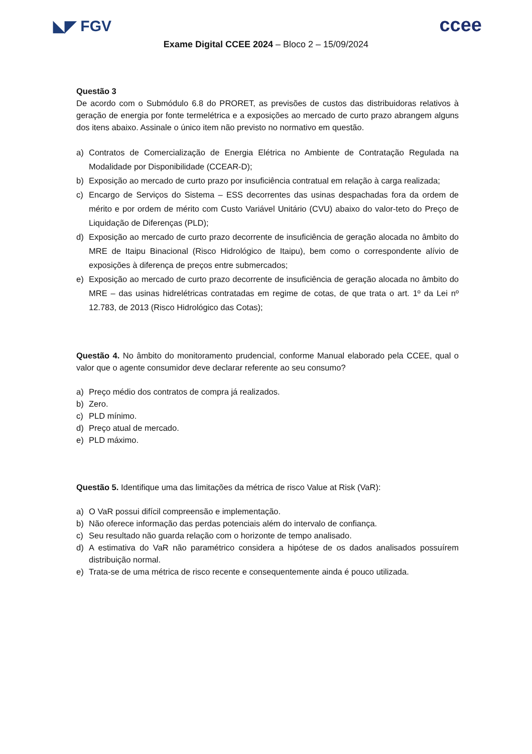◣◤ FGV
ccee
Exame Digital CCEE 2024 – Bloco 2 – 15/09/2024
Questão 3
De acordo com o Submódulo 6.8 do PRORET, as previsões de custos das distribuidoras relativos à geração de energia por fonte termelétrica e a exposições ao mercado de curto prazo abrangem alguns dos itens abaixo. Assinale o único item não previsto no normativo em questão.
a) Contratos de Comercialização de Energia Elétrica no Ambiente de Contratação Regulada na Modalidade por Disponibilidade (CCEAR-D);
b) Exposição ao mercado de curto prazo por insuficiência contratual em relação à carga realizada;
c) Encargo de Serviços do Sistema – ESS decorrentes das usinas despachadas fora da ordem de mérito e por ordem de mérito com Custo Variável Unitário (CVU) abaixo do valor-teto do Preço de Liquidação de Diferenças (PLD);
d) Exposição ao mercado de curto prazo decorrente de insuficiência de geração alocada no âmbito do MRE de Itaipu Binacional (Risco Hidrológico de Itaipu), bem como o correspondente alívio de exposições à diferença de preços entre submercados;
e) Exposição ao mercado de curto prazo decorrente de insuficiência de geração alocada no âmbito do MRE – das usinas hidrelétricas contratadas em regime de cotas, de que trata o art. 1º da Lei nº 12.783, de 2013 (Risco Hidrológico das Cotas);
Questão 4. No âmbito do monitoramento prudencial, conforme Manual elaborado pela CCEE, qual o valor que o agente consumidor deve declarar referente ao seu consumo?
a) Preço médio dos contratos de compra já realizados.
b) Zero.
c) PLD mínimo.
d) Preço atual de mercado.
e) PLD máximo.
Questão 5. Identifique uma das limitações da métrica de risco Value at Risk (VaR):
a) O VaR possui difícil compreensão e implementação.
b) Não oferece informação das perdas potenciais além do intervalo de confiança.
c) Seu resultado não guarda relação com o horizonte de tempo analisado.
d) A estimativa do VaR não paramétrico considera a hipótese de os dados analisados possuírem distribuição normal.
e) Trata-se de uma métrica de risco recente e consequentemente ainda é pouco utilizada.